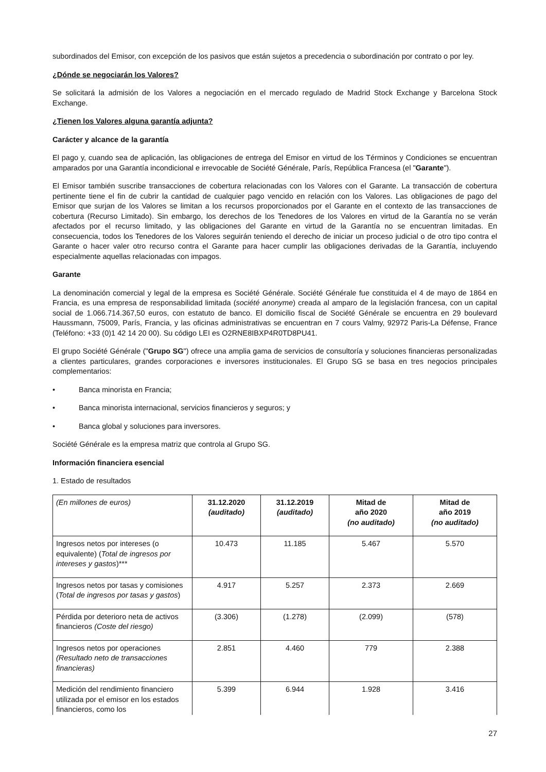subordinados del Emisor, con excepción de los pasivos que están sujetos a precedencia o subordinación por contrato o por ley.
¿Dónde se negociarán los Valores?
Se solicitará la admisión de los Valores a negociación en el mercado regulado de Madrid Stock Exchange y Barcelona Stock Exchange.
¿Tienen los Valores alguna garantía adjunta?
Carácter y alcance de la garantía
El pago y, cuando sea de aplicación, las obligaciones de entrega del Emisor en virtud de los Términos y Condiciones se encuentran amparados por una Garantía incondicional e irrevocable de Société Générale, París, República Francesa (el "Garante").
El Emisor también suscribe transacciones de cobertura relacionadas con los Valores con el Garante. La transacción de cobertura pertinente tiene el fin de cubrir la cantidad de cualquier pago vencido en relación con los Valores. Las obligaciones de pago del Emisor que surjan de los Valores se limitan a los recursos proporcionados por el Garante en el contexto de las transacciones de cobertura (Recurso Limitado). Sin embargo, los derechos de los Tenedores de los Valores en virtud de la Garantía no se verán afectados por el recurso limitado, y las obligaciones del Garante en virtud de la Garantía no se encuentran limitadas. En consecuencia, todos los Tenedores de los Valores seguirán teniendo el derecho de iniciar un proceso judicial o de otro tipo contra el Garante o hacer valer otro recurso contra el Garante para hacer cumplir las obligaciones derivadas de la Garantía, incluyendo especialmente aquellas relacionadas con impagos.
Garante
La denominación comercial y legal de la empresa es Société Générale. Société Générale fue constituida el 4 de mayo de 1864 en Francia, es una empresa de responsabilidad limitada (société anonyme) creada al amparo de la legislación francesa, con un capital social de 1.066.714.367,50 euros, con estatuto de banco. El domicilio fiscal de Société Générale se encuentra en 29 boulevard Haussmann, 75009, París, Francia, y las oficinas administrativas se encuentran en 7 cours Valmy, 92972 Paris-La Défense, France (Teléfono: +33 (0)1 42 14 20 00). Su código LEI es O2RNE8IBXP4R0TD8PU41.
El grupo Société Générale ("Grupo SG") ofrece una amplia gama de servicios de consultoría y soluciones financieras personalizadas a clientes particulares, grandes corporaciones e inversores institucionales. El Grupo SG se basa en tres negocios principales complementarios:
• Banca minorista en Francia;
• Banca minorista internacional, servicios financieros y seguros; y
• Banca global y soluciones para inversores.
Société Générale es la empresa matriz que controla al Grupo SG.
Información financiera esencial
1. Estado de resultados
| (En millones de euros) | 31.12.2020 (auditado) | 31.12.2019 (auditado) | Mitad de año 2020 (no auditado) | Mitad de año 2019 (no auditado) |
| Ingresos netos por intereses (o equivalente) ( Total de ingresos por intereses y gastos )*** | 10.473 | 11.185 | 5.467 | 5.570 |
| Ingresos netos por tasas y comisiones ( Total de ingresos por tasas y gastos ) | 4.917 | 5.257 | 2.373 | 2.669 |
| Pérdida por deterioro neta de activos financieros (Coste del riesgo) | (3.306) | (1.278) | (2.099) | (578) |
| Ingresos netos por operaciones (Resultado neto de transacciones financieras) | 2.851 | 4.460 | 779 | 2.388 |
| Medición del rendimiento financiero utilizada por el emisor en los estados financieros, como los | 5.399 | 6.944 | 1.928 | 3.416 |
27